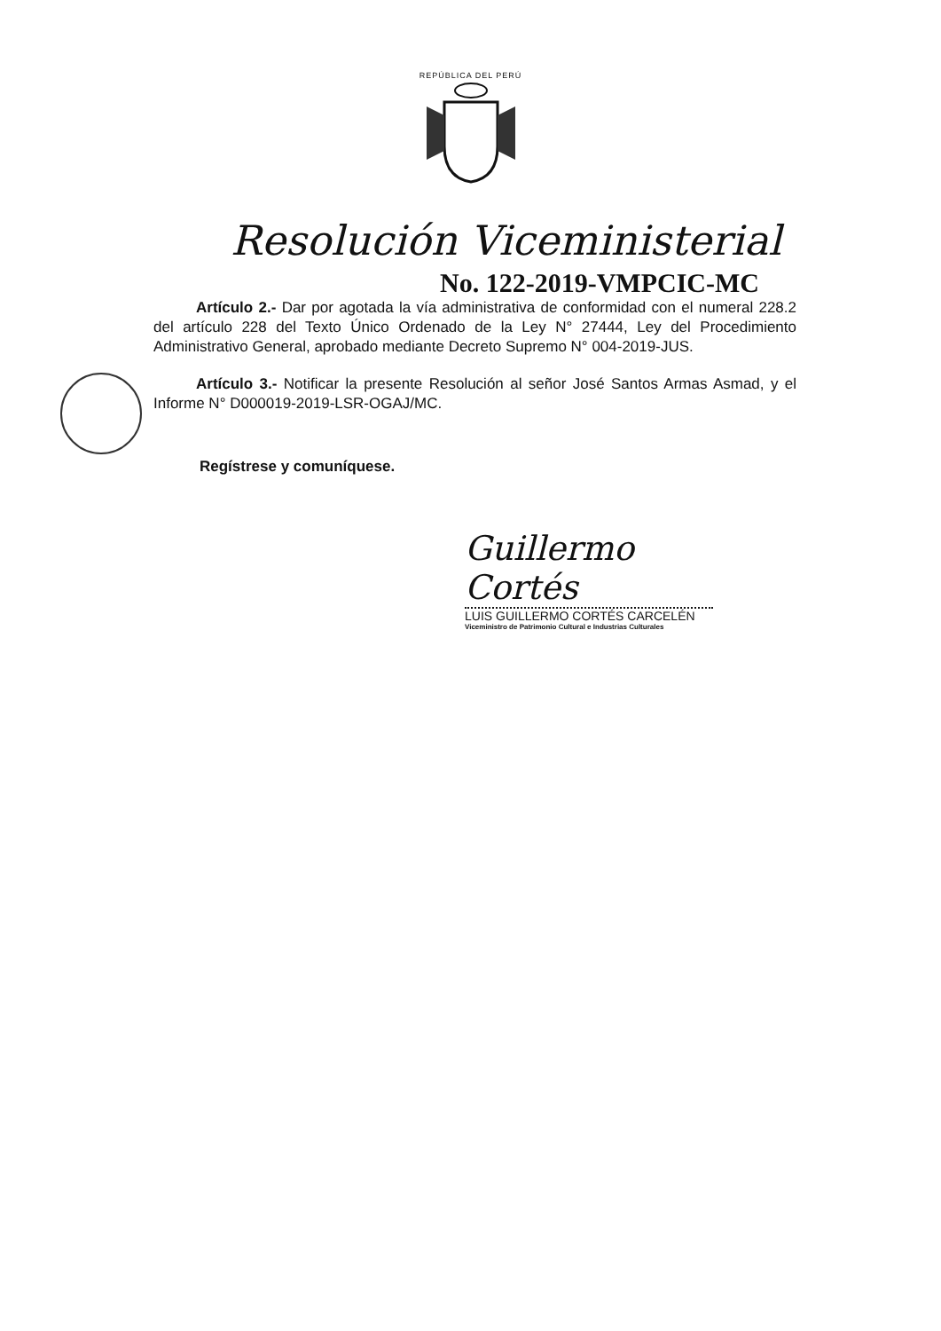REPÚBLICA DEL PERÚ
Resolución Viceministerial
No. 122-2019-VMPCIC-MC
Artículo 2.- Dar por agotada la vía administrativa de conformidad con el numeral 228.2 del artículo 228 del Texto Único Ordenado de la Ley N° 27444, Ley del Procedimiento Administrativo General, aprobado mediante Decreto Supremo N° 004-2019-JUS.
Artículo 3.- Notificar la presente Resolución al señor José Santos Armas Asmad, y el Informe N° D000019-2019-LSR-OGAJ/MC.
Regístrese y comuníquese.
Guillermo Cortés
LUIS GUILLERMO CORTÉS CARCELÉN
Viceministro de Patrimonio Cultural e Industrias Culturales